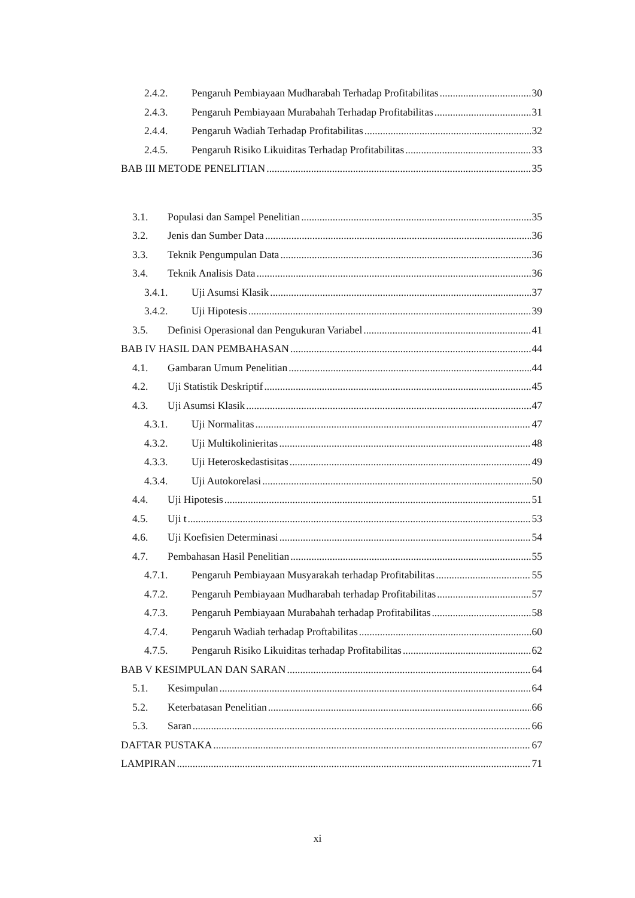2.4.2. Pengaruh Pembiayaan Mudharabah Terhadap Profitabilitas 30
2.4.3. Pengaruh Pembiayaan Murabahah Terhadap Profitabilitas 31
2.4.4. Pengaruh Wadiah Terhadap Profitabilitas 32
2.4.5. Pengaruh Risiko Likuiditas Terhadap Profitabilitas 33
BAB III METODE PENELITIAN 35
3.1. Populasi dan Sampel Penelitian 35
3.2. Jenis dan Sumber Data 36
3.3. Teknik Pengumpulan Data 36
3.4. Teknik Analisis Data 36
3.4.1. Uji Asumsi Klasik 37
3.4.2. Uji Hipotesis 39
3.5. Definisi Operasional dan Pengukuran Variabel 41
BAB IV HASIL DAN PEMBAHASAN 44
4.1. Gambaran Umum Penelitian 44
4.2. Uji Statistik Deskriptif 45
4.3. Uji Asumsi Klasik 47
4.3.1. Uji Normalitas 47
4.3.2. Uji Multikolinieritas 48
4.3.3. Uji Heteroskedastisitas 49
4.3.4. Uji Autokorelasi 50
4.4. Uji Hipotesis 51
4.5. Uji t 53
4.6. Uji Koefisien Determinasi 54
4.7. Pembahasan Hasil Penelitian 55
4.7.1. Pengaruh Pembiayaan Musyarakah terhadap Profitabilitas 55
4.7.2. Pengaruh Pembiayaan Mudharabah terhadap Profitabilitas 57
4.7.3. Pengaruh Pembiayaan Murabahah terhadap Profitabilitas 58
4.7.4. Pengaruh Wadiah terhadap Proftabilitas 60
4.7.5. Pengaruh Risiko Likuiditas terhadap Profitabilitas 62
BAB V KESIMPULAN DAN SARAN 64
5.1. Kesimpulan 64
5.2. Keterbatasan Penelitian 66
5.3. Saran 66
DAFTAR PUSTAKA 67
LAMPIRAN 71
xi